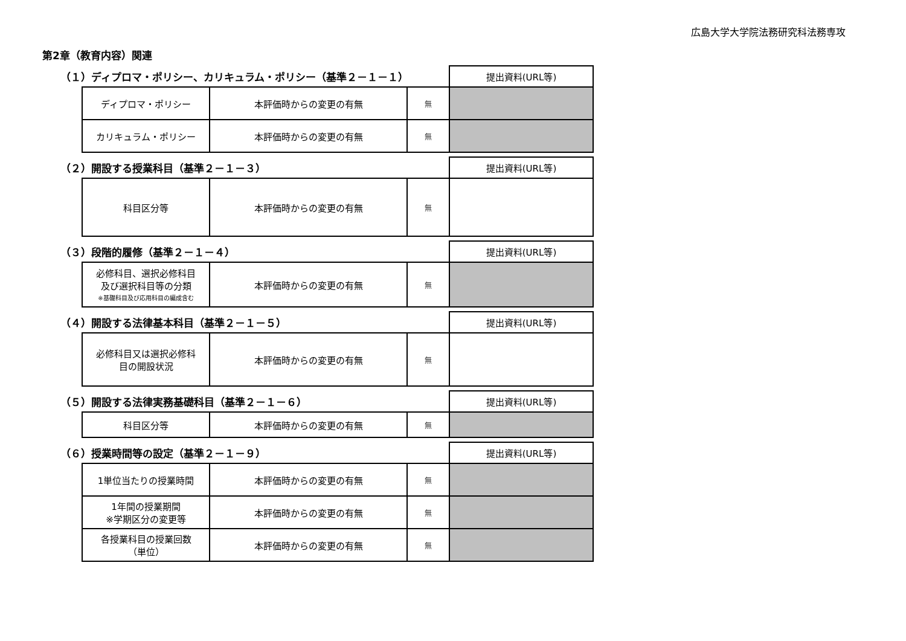広島大学大学院法務研究科法務専攻
第2章（教育内容）関連
| （１）ディプロマ・ポリシー、カリキュラム・ポリシー（基準２－１－１） | | | | 提出資料(URL等) |
| | ディプロマ・ポリシー | 本評価時からの変更の有無 | 無 | |
| | カリキュラム・ポリシー | 本評価時からの変更の有無 | 無 | |
| （２）開設する授業科目（基準２－１－３） | | | | 提出資料(URL等) |
| | 科目区分等 | 本評価時からの変更の有無 | 無 | |
| （３）段階的履修（基準２－１－４） | | | | 提出資料(URL等) |
| | 必修科目、選択必修科目 及び選択科目等の分類 ※基礎科目及び応用科目の編成含む | 本評価時からの変更の有無 | 無 | |
| （４）開設する法律基本科目（基準２－１－５） | | | | 提出資料(URL等) |
| | 必修科目又は選択必修科 目の開設状況 | 本評価時からの変更の有無 | 無 | |
| （５）開設する法律実務基礎科目（基準２－１－６） | | | | 提出資料(URL等) |
| | 科目区分等 | 本評価時からの変更の有無 | 無 | |
| （６）授業時間等の設定（基準２－１－９） | | | | 提出資料(URL等) |
| | 1単位当たりの授業時間 | 本評価時からの変更の有無 | 無 | |
| | 1年間の授業期間 ※学期区分の変更等 | 本評価時からの変更の有無 | 無 | |
| | 各授業科目の授業回数 （単位） | 本評価時からの変更の有無 | 無 | |